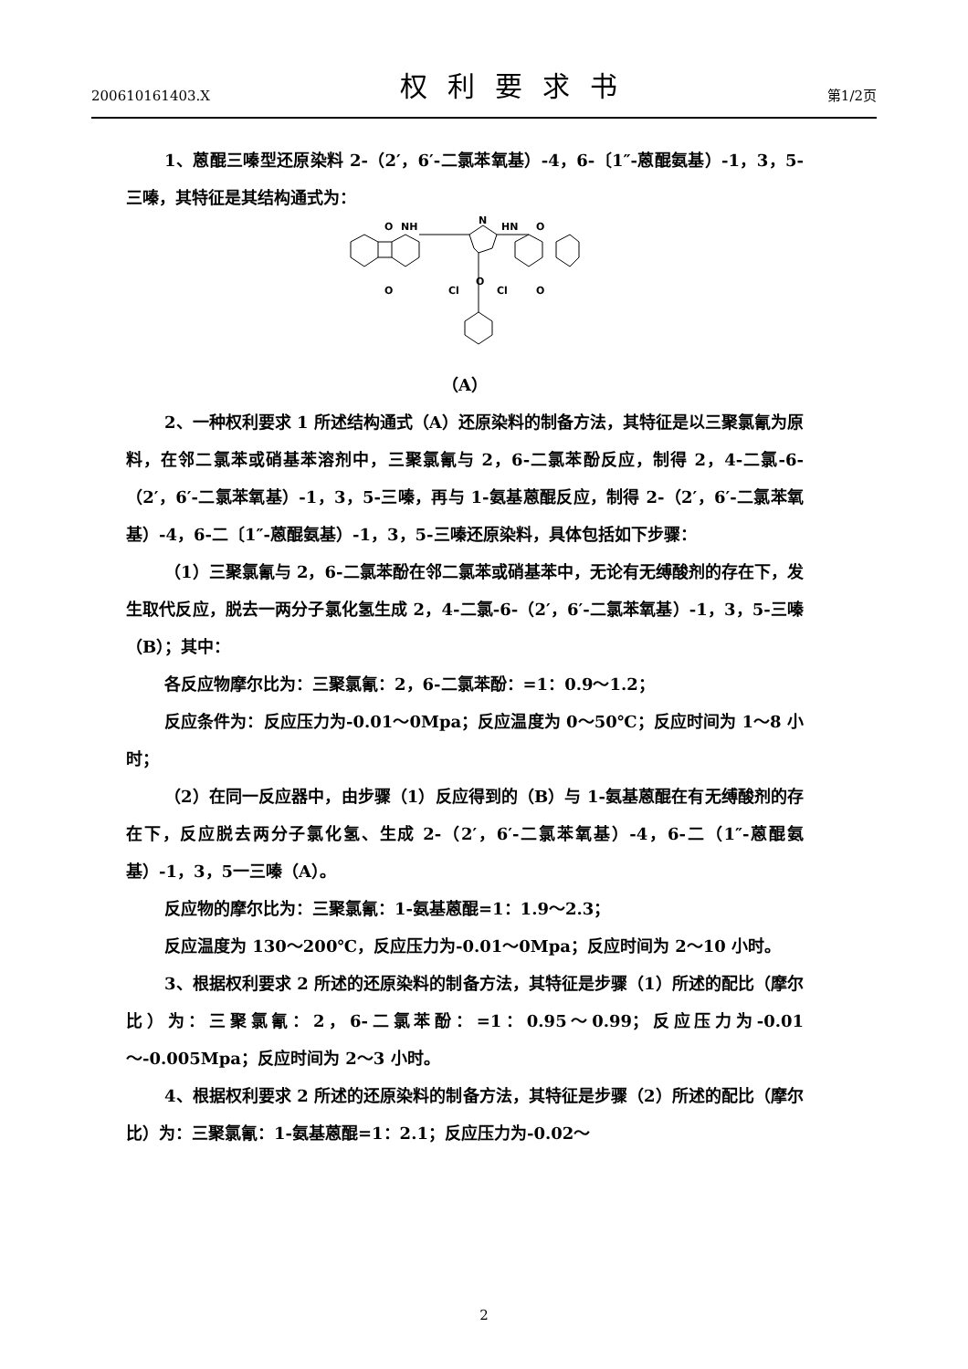200610161403.X
权利要求书
第1/2页
1、蒽醌三嗪型还原染料 2-（2′，6′-二氯苯氧基）-4，6-〔1″-蒽醌氨基）-1，3，5-三嗪，其特征是其结构通式为：
O
O
NH
N
HN
O
O
O
Cl
Cl
（A）
2、一种权利要求 1 所述结构通式（A）还原染料的制备方法，其特征是以三聚氯氰为原料，在邻二氯苯或硝基苯溶剂中，三聚氯氰与 2，6-二氯苯酚反应，制得 2，4-二氯-6-（2′，6′-二氯苯氧基）-1，3，5-三嗪，再与 1-氨基蒽醌反应，制得 2-（2′，6′-二氯苯氧基）-4，6-二〔1″-蒽醌氨基）-1，3，5-三嗪还原染料，具体包括如下步骤：
（1）三聚氯氰与 2，6-二氯苯酚在邻二氯苯或硝基苯中，无论有无缚酸剂的存在下，发生取代反应，脱去一两分子氯化氢生成 2，4-二氯-6-（2′，6′-二氯苯氧基）-1，3，5-三嗪（B）；其中：
各反应物摩尔比为：三聚氯氰：2，6-二氯苯酚：=1：0.9～1.2；
反应条件为：反应压力为-0.01～0Mpa；反应温度为 0～50℃；反应时间为 1～8 小时；
（2）在同一反应器中，由步骤（1）反应得到的（B）与 1-氨基蒽醌在有无缚酸剂的存在下，反应脱去两分子氯化氢、生成 2-（2′，6′-二氯苯氧基）-4，6-二（1″-蒽醌氨基）-1，3，5一三嗪（A）。
反应物的摩尔比为：三聚氯氰：1-氨基蒽醌=1：1.9～2.3；
反应温度为 130～200℃，反应压力为-0.01～0Mpa；反应时间为 2～10 小时。
3、根据权利要求 2 所述的还原染料的制备方法，其特征是步骤（1）所述的配比（摩尔比）为：三聚氯氰：2，6-二氯苯酚：=1：0.95～0.99；反应压力为-0.01～-0.005Mpa；反应时间为 2～3 小时。
4、根据权利要求 2 所述的还原染料的制备方法，其特征是步骤（2）所述的配比（摩尔比）为：三聚氯氰：1-氨基蒽醌=1：2.1；反应压力为-0.02～
2